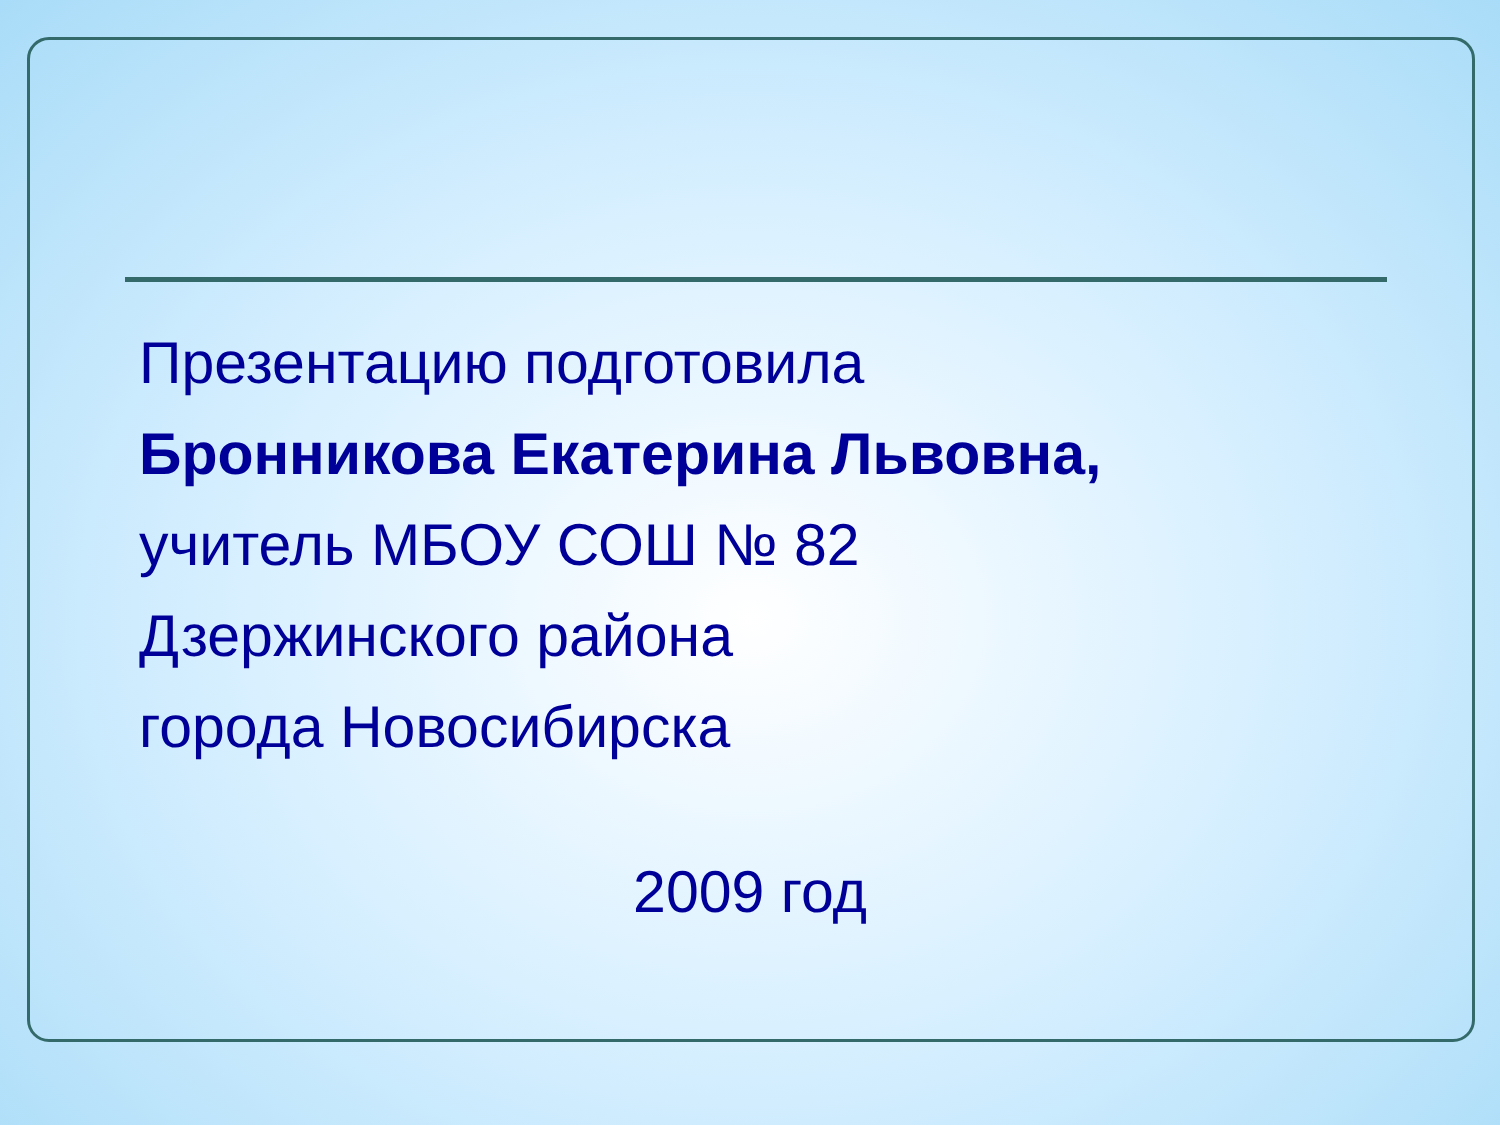Презентацию подготовила
Бронникова Екатерина Львовна,
учитель МБОУ СОШ № 82
Дзержинского района
города Новосибирска
2009 год